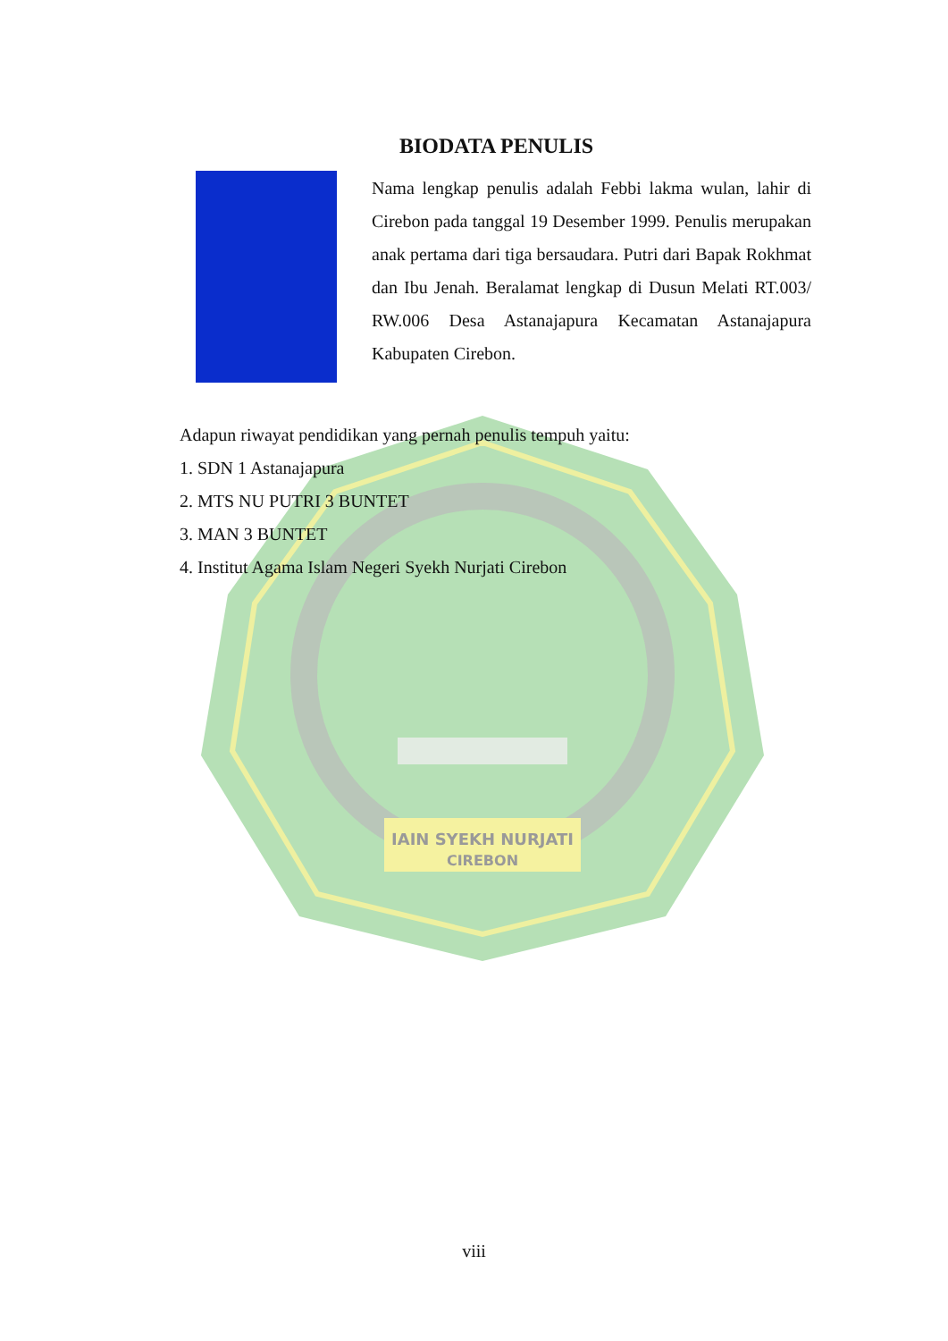IAIN SYEKH NURJATI
CIREBON
BIODATA PENULIS
Nama lengkap penulis adalah Febbi lakma wulan, lahir di Cirebon pada tanggal 19 Desember 1999. Penulis merupakan anak pertama dari tiga bersaudara. Putri dari Bapak Rokhmat dan Ibu Jenah. Beralamat lengkap di Dusun Melati RT.003/ RW.006 Desa Astanajapura Kecamatan Astanajapura Kabupaten Cirebon.
Adapun riwayat pendidikan yang pernah penulis tempuh yaitu:
1. SDN 1 Astanajapura
2. MTS NU PUTRI 3 BUNTET
3. MAN 3 BUNTET
4. Institut Agama Islam Negeri Syekh Nurjati Cirebon
viii